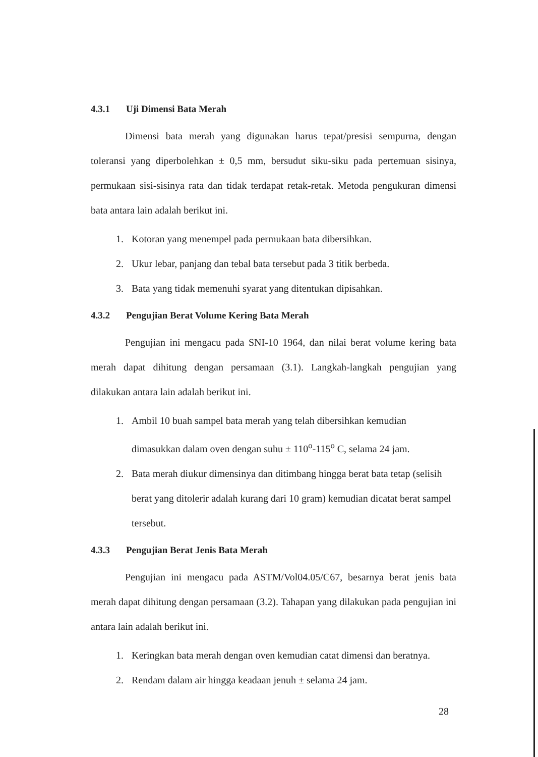4.3.1 Uji Dimensi Bata Merah
Dimensi bata merah yang digunakan harus tepat/presisi sempurna, dengan toleransi yang diperbolehkan ± 0,5 mm, bersudut siku-siku pada pertemuan sisinya, permukaan sisi-sisinya rata dan tidak terdapat retak-retak. Metoda pengukuran dimensi bata antara lain adalah berikut ini.
1. Kotoran yang menempel pada permukaan bata dibersihkan.
2. Ukur lebar, panjang dan tebal bata tersebut pada 3 titik berbeda.
3. Bata yang tidak memenuhi syarat yang ditentukan dipisahkan.
4.3.2 Pengujian Berat Volume Kering Bata Merah
Pengujian ini mengacu pada SNI-10 1964, dan nilai berat volume kering bata merah dapat dihitung dengan persamaan (3.1). Langkah-langkah pengujian yang dilakukan antara lain adalah berikut ini.
1. Ambil 10 buah sampel bata merah yang telah dibersihkan kemudian dimasukkan dalam oven dengan suhu ± 110<sup>o</sup>-115<sup>o</sup> C, selama 24 jam.
2. Bata merah diukur dimensinya dan ditimbang hingga berat bata tetap (selisih berat yang ditolerir adalah kurang dari 10 gram) kemudian dicatat berat sampel tersebut.
4.3.3 Pengujian Berat Jenis Bata Merah
Pengujian ini mengacu pada ASTM/Vol04.05/C67, besarnya berat jenis bata merah dapat dihitung dengan persamaan (3.2). Tahapan yang dilakukan pada pengujian ini antara lain adalah berikut ini.
1. Keringkan bata merah dengan oven kemudian catat dimensi dan beratnya.
2. Rendam dalam air hingga keadaan jenuh ± selama 24 jam.
28